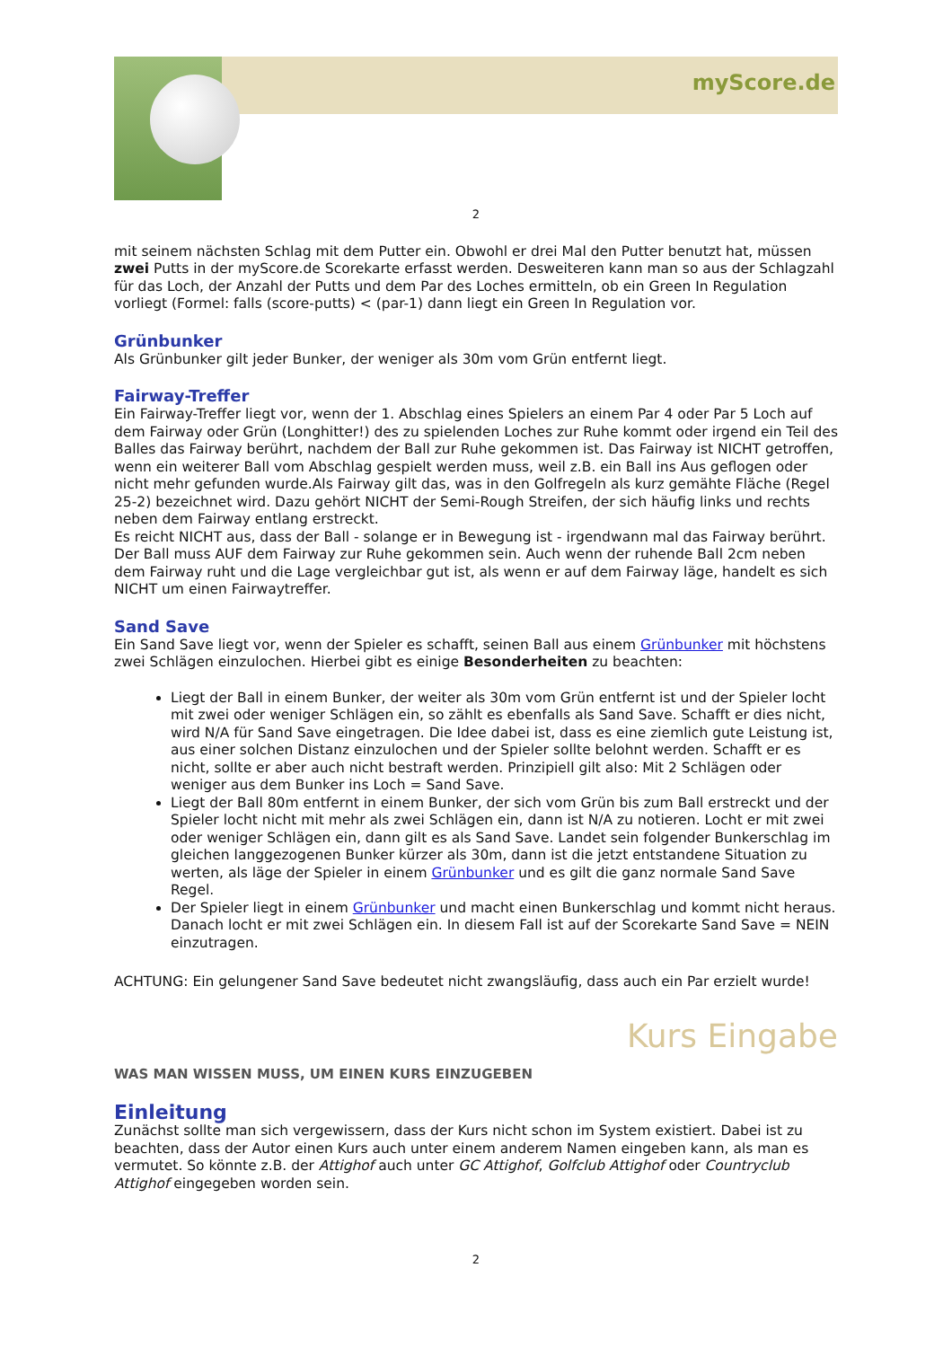myScore.de
2
mit seinem nächsten Schlag mit dem Putter ein. Obwohl er drei Mal den Putter benutzt hat, müssen zwei Putts in der myScore.de Scorekarte erfasst werden. Desweiteren kann man so aus der Schlagzahl für das Loch, der Anzahl der Putts und dem Par des Loches ermitteln, ob ein Green In Regulation vorliegt (Formel: falls (score-putts) < (par-1) dann liegt ein Green In Regulation vor.
Grünbunker
Als Grünbunker gilt jeder Bunker, der weniger als 30m vom Grün entfernt liegt.
Fairway-Treffer
Ein Fairway-Treffer liegt vor, wenn der 1. Abschlag eines Spielers an einem Par 4 oder Par 5 Loch auf dem Fairway oder Grün (Longhitter!) des zu spielenden Loches zur Ruhe kommt oder irgend ein Teil des Balles das Fairway berührt, nachdem der Ball zur Ruhe gekommen ist. Das Fairway ist NICHT getroffen, wenn ein weiterer Ball vom Abschlag gespielt werden muss, weil z.B. ein Ball ins Aus geflogen oder nicht mehr gefunden wurde.Als Fairway gilt das, was in den Golfregeln als kurz gemähte Fläche (Regel 25-2) bezeichnet wird. Dazu gehört NICHT der Semi-Rough Streifen, der sich häufig links und rechts neben dem Fairway entlang erstreckt.
Es reicht NICHT aus, dass der Ball - solange er in Bewegung ist - irgendwann mal das Fairway berührt. Der Ball muss AUF dem Fairway zur Ruhe gekommen sein. Auch wenn der ruhende Ball 2cm neben dem Fairway ruht und die Lage vergleichbar gut ist, als wenn er auf dem Fairway läge, handelt es sich NICHT um einen Fairwaytreffer.
Sand Save
Ein Sand Save liegt vor, wenn der Spieler es schafft, seinen Ball aus einem Grünbunker mit höchstens zwei Schlägen einzulochen. Hierbei gibt es einige Besonderheiten zu beachten:
Liegt der Ball in einem Bunker, der weiter als 30m vom Grün entfernt ist und der Spieler locht mit zwei oder weniger Schlägen ein, so zählt es ebenfalls als Sand Save. Schafft er dies nicht, wird N/A für Sand Save eingetragen. Die Idee dabei ist, dass es eine ziemlich gute Leistung ist, aus einer solchen Distanz einzulochen und der Spieler sollte belohnt werden. Schafft er es nicht, sollte er aber auch nicht bestraft werden. Prinzipiell gilt also: Mit 2 Schlägen oder weniger aus dem Bunker ins Loch = Sand Save.
Liegt der Ball 80m entfernt in einem Bunker, der sich vom Grün bis zum Ball erstreckt und der Spieler locht nicht mit mehr als zwei Schlägen ein, dann ist N/A zu notieren. Locht er mit zwei oder weniger Schlägen ein, dann gilt es als Sand Save. Landet sein folgender Bunkerschlag im gleichen langgezogenen Bunker kürzer als 30m, dann ist die jetzt entstandene Situation zu werten, als läge der Spieler in einem Grünbunker und es gilt die ganz normale Sand Save Regel.
Der Spieler liegt in einem Grünbunker und macht einen Bunkerschlag und kommt nicht heraus. Danach locht er mit zwei Schlägen ein. In diesem Fall ist auf der Scorekarte Sand Save = NEIN einzutragen.
ACHTUNG: Ein gelungener Sand Save bedeutet nicht zwangsläufig, dass auch ein Par erzielt wurde!
Kurs Eingabe
WAS MAN WISSEN MUSS, UM EINEN KURS EINZUGEBEN
Einleitung
Zunächst sollte man sich vergewissern, dass der Kurs nicht schon im System existiert. Dabei ist zu beachten, dass der Autor einen Kurs auch unter einem anderem Namen eingeben kann, als man es vermutet. So könnte z.B. der Attighof auch unter GC Attighof, Golfclub Attighof oder Countryclub Attighof eingegeben worden sein.
2